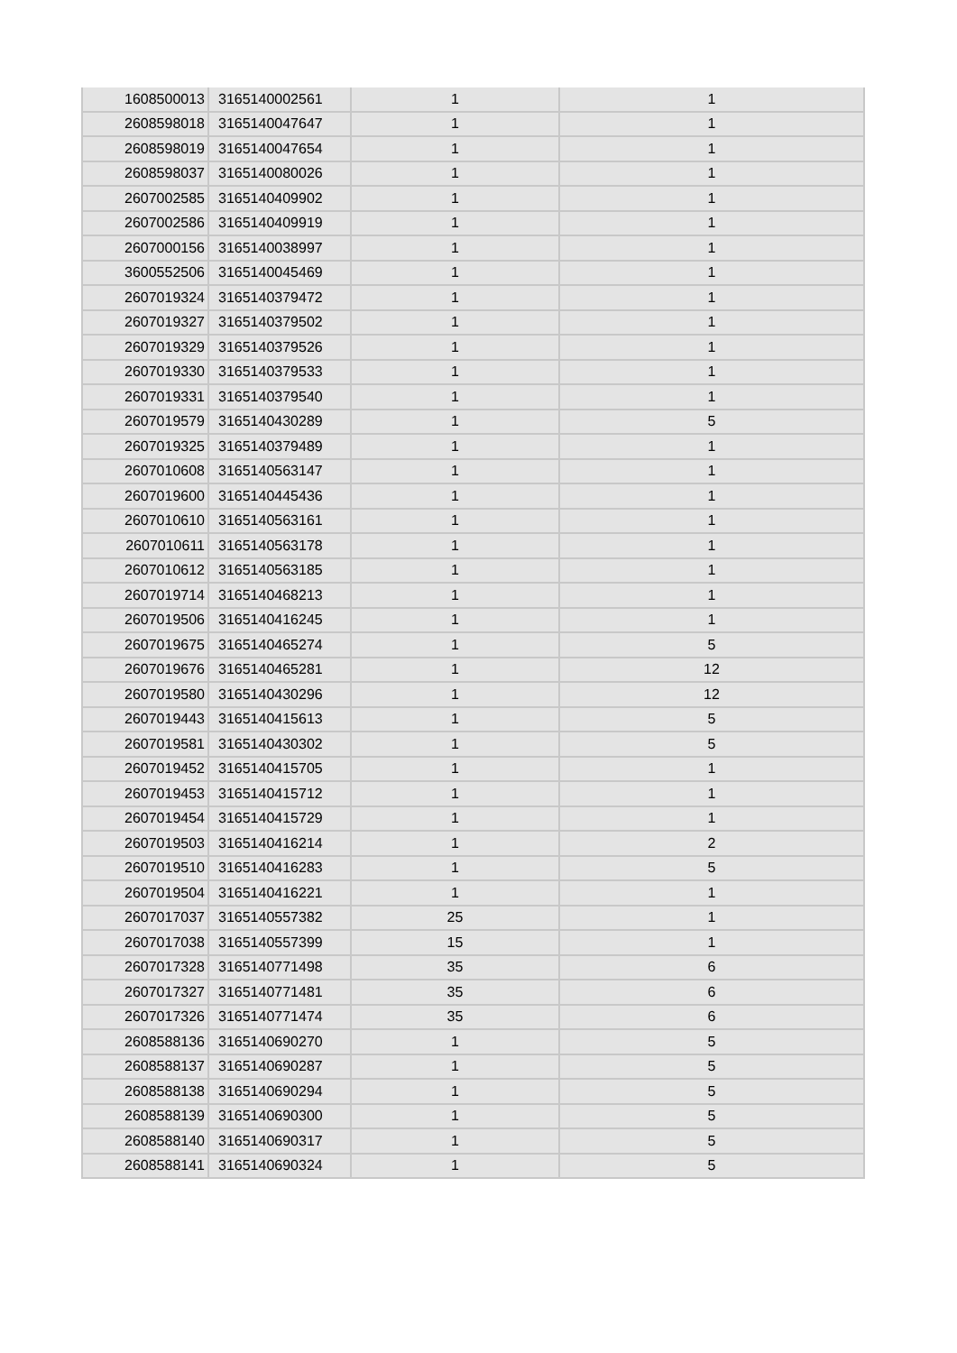| 1608500013 | 3165140002561 | 1 | 1 |
| 2608598018 | 3165140047647 | 1 | 1 |
| 2608598019 | 3165140047654 | 1 | 1 |
| 2608598037 | 3165140080026 | 1 | 1 |
| 2607002585 | 3165140409902 | 1 | 1 |
| 2607002586 | 3165140409919 | 1 | 1 |
| 2607000156 | 3165140038997 | 1 | 1 |
| 3600552506 | 3165140045469 | 1 | 1 |
| 2607019324 | 3165140379472 | 1 | 1 |
| 2607019327 | 3165140379502 | 1 | 1 |
| 2607019329 | 3165140379526 | 1 | 1 |
| 2607019330 | 3165140379533 | 1 | 1 |
| 2607019331 | 3165140379540 | 1 | 1 |
| 2607019579 | 3165140430289 | 1 | 5 |
| 2607019325 | 3165140379489 | 1 | 1 |
| 2607010608 | 3165140563147 | 1 | 1 |
| 2607019600 | 3165140445436 | 1 | 1 |
| 2607010610 | 3165140563161 | 1 | 1 |
| 2607010611 | 3165140563178 | 1 | 1 |
| 2607010612 | 3165140563185 | 1 | 1 |
| 2607019714 | 3165140468213 | 1 | 1 |
| 2607019506 | 3165140416245 | 1 | 1 |
| 2607019675 | 3165140465274 | 1 | 5 |
| 2607019676 | 3165140465281 | 1 | 12 |
| 2607019580 | 3165140430296 | 1 | 12 |
| 2607019443 | 3165140415613 | 1 | 5 |
| 2607019581 | 3165140430302 | 1 | 5 |
| 2607019452 | 3165140415705 | 1 | 1 |
| 2607019453 | 3165140415712 | 1 | 1 |
| 2607019454 | 3165140415729 | 1 | 1 |
| 2607019503 | 3165140416214 | 1 | 2 |
| 2607019510 | 3165140416283 | 1 | 5 |
| 2607019504 | 3165140416221 | 1 | 1 |
| 2607017037 | 3165140557382 | 25 | 1 |
| 2607017038 | 3165140557399 | 15 | 1 |
| 2607017328 | 3165140771498 | 35 | 6 |
| 2607017327 | 3165140771481 | 35 | 6 |
| 2607017326 | 3165140771474 | 35 | 6 |
| 2608588136 | 3165140690270 | 1 | 5 |
| 2608588137 | 3165140690287 | 1 | 5 |
| 2608588138 | 3165140690294 | 1 | 5 |
| 2608588139 | 3165140690300 | 1 | 5 |
| 2608588140 | 3165140690317 | 1 | 5 |
| 2608588141 | 3165140690324 | 1 | 5 |